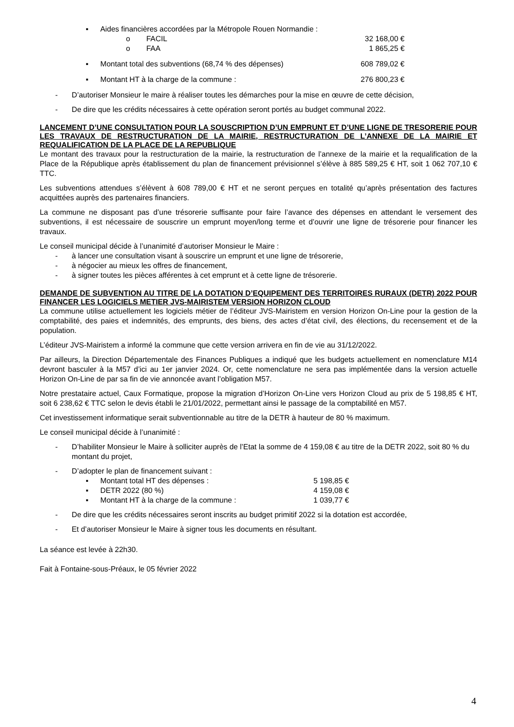▪ Aides financières accordées par la Métropole Rouen Normandie :
o FACIL 32 168,00 €
o FAA 1 865,25 €
▪ Montant total des subventions (68,74 % des dépenses) 608 789,02 €
▪ Montant HT à la charge de la commune : 276 800,23 €
- D’autoriser Monsieur le maire à réaliser toutes les démarches pour la mise en œuvre de cette décision,
- De dire que les crédits nécessaires à cette opération seront portés au budget communal 2022.
LANCEMENT D’UNE CONSULTATION POUR LA SOUSCRIPTION D’UN EMPRUNT ET D’UNE LIGNE DE TRESORERIE POUR LES TRAVAUX DE RESTRUCTURATION DE LA MAIRIE, RESTRUCTURATION DE L’ANNEXE DE LA MAIRIE ET REQUALIFICATION DE LA PLACE DE LA REPUBLIQUE
Le montant des travaux pour la restructuration de la mairie, la restructuration de l’annexe de la mairie et la requalification de la Place de la République après établissement du plan de financement prévisionnel s’élève à 885 589,25 € HT, soit 1 062 707,10 € TTC.
Les subventions attendues s’élèvent à 608 789,00 € HT et ne seront perçues en totalité qu’après présentation des factures acquittées auprès des partenaires financiers.
La commune ne disposant pas d’une trésorerie suffisante pour faire l’avance des dépenses en attendant le versement des subventions, il est nécessaire de souscrire un emprunt moyen/long terme et d’ouvrir une ligne de trésorerie pour financer les travaux.
Le conseil municipal décide à l’unanimité d’autoriser Monsieur le Maire :
- à lancer une consultation visant à souscrire un emprunt et une ligne de trésorerie,
- à négocier au mieux les offres de financement,
- à signer toutes les pièces afférentes à cet emprunt et à cette ligne de trésorerie.
DEMANDE DE SUBVENTION AU TITRE DE LA DOTATION D’EQUIPEMENT DES TERRITOIRES RURAUX (DETR) 2022 POUR FINANCER LES LOGICIELS METIER JVS-MAIRISTEM VERSION HORIZON CLOUD
La commune utilise actuellement les logiciels métier de l’éditeur JVS-Mairistem en version Horizon On-Line pour la gestion de la comptabilité, des paies et indemnités, des emprunts, des biens, des actes d’état civil, des élections, du recensement et de la population.
L’éditeur JVS-Mairistem a informé la commune que cette version arrivera en fin de vie au 31/12/2022.
Par ailleurs, la Direction Départementale des Finances Publiques a indiqué que les budgets actuellement en nomenclature M14 devront basculer à la M57 d’ici au 1er janvier 2024. Or, cette nomenclature ne sera pas implémentée dans la version actuelle Horizon On-Line de par sa fin de vie annoncée avant l’obligation M57.
Notre prestataire actuel, Caux Formatique, propose la migration d’Horizon On-Line vers Horizon Cloud au prix de 5 198,85 € HT, soit 6 238,62 € TTC selon le devis établi le 21/01/2022, permettant ainsi le passage de la comptabilité en M57.
Cet investissement informatique serait subventionnable au titre de la DETR à hauteur de 80 % maximum.
Le conseil municipal décide à l’unanimité :
- D’habiliter Monsieur le Maire à solliciter auprès de l’Etat la somme de 4 159,08 € au titre de la DETR 2022, soit 80 % du montant du projet,
- D’adopter le plan de financement suivant :
▪ Montant total HT des dépenses : 5 198,85 €
▪ DETR 2022 (80 %) 4 159,08 €
▪ Montant HT à la charge de la commune : 1 039,77 €
- De dire que les crédits nécessaires seront inscrits au budget primitif 2022 si la dotation est accordée,
- Et d’autoriser Monsieur le Maire à signer tous les documents en résultant.
La séance est levée à 22h30.
Fait à Fontaine-sous-Préaux, le 05 février 2022
4